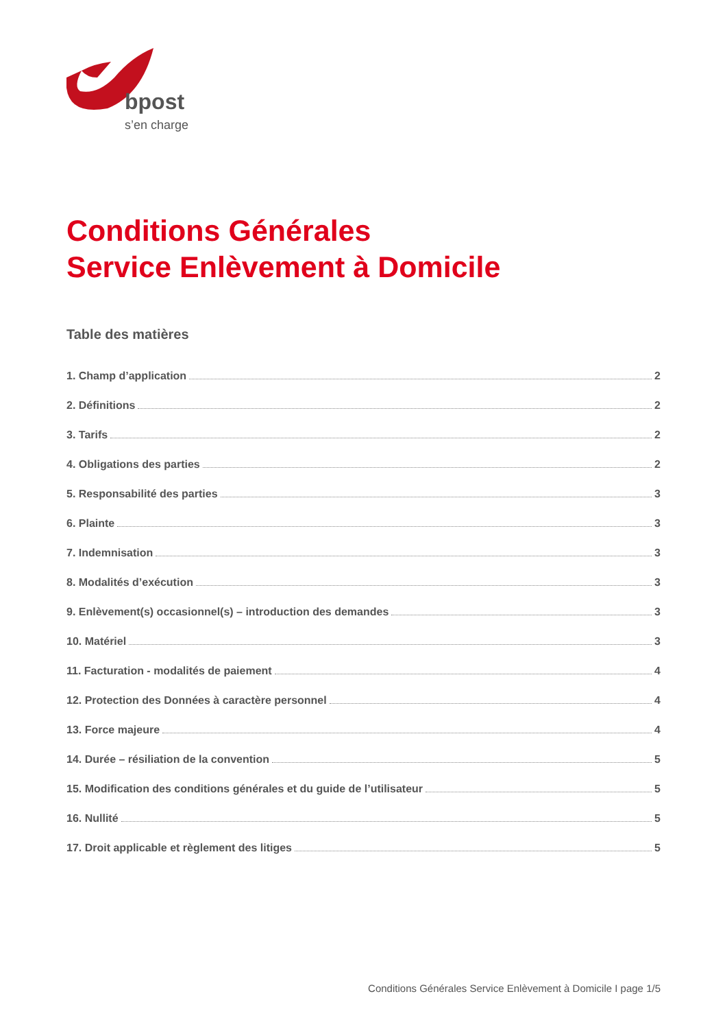bpost
s’en charge
Conditions Générales
Service Enlèvement à Domicile
Table des matières
1. Champ d’application 2
2. Définitions 2
3. Tarifs 2
4. Obligations des parties 2
5. Responsabilité des parties 3
6. Plainte 3
7. Indemnisation 3
8. Modalités d’exécution 3
9. Enlèvement(s) occasionnel(s) – introduction des demandes 3
10. Matériel 3
11. Facturation - modalités de paiement 4
12. Protection des Données à caractère personnel 4
13. Force majeure 4
14. Durée – résiliation de la convention 5
15. Modification des conditions générales et du guide de l’utilisateur 5
16. Nullité 5
17. Droit applicable et règlement des litiges 5
Conditions Générales Service Enlèvement à Domicile I page 1/5